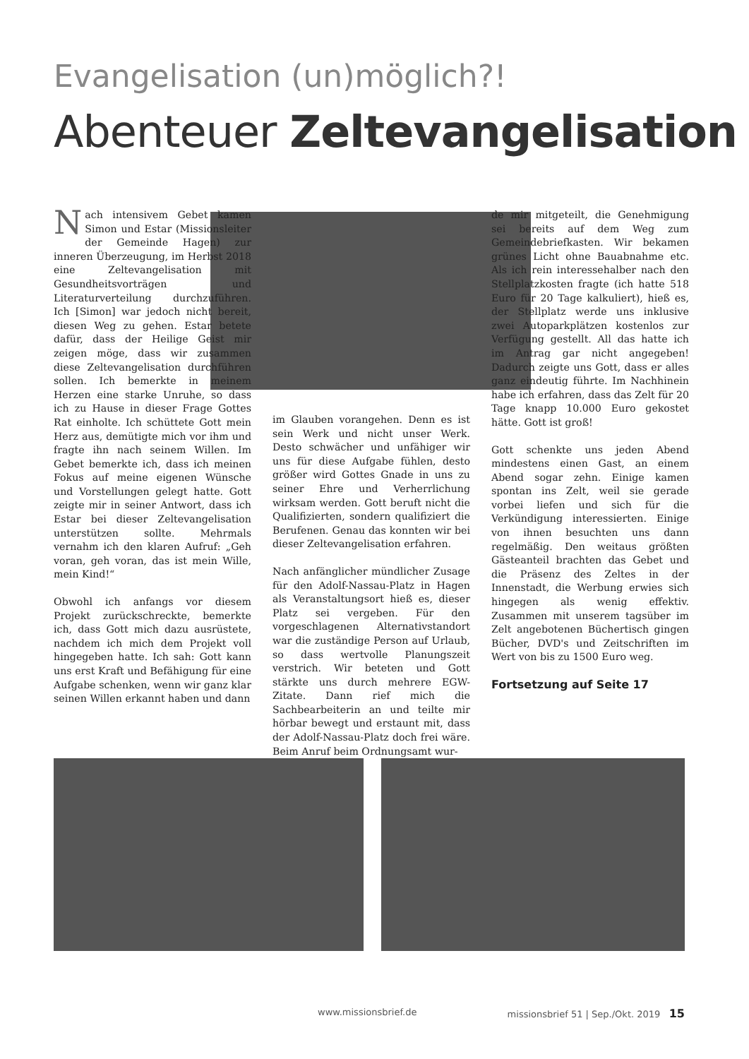Evangelisation (un)möglich?!
Abenteuer Zeltevangelisation
Nach intensivem Gebet kamen Simon und Estar (Missionsleiter der Gemeinde Hagen) zur inneren Überzeugung, im Herbst 2018 eine Zeltevangelisation mit Gesundheitsvorträgen und Literaturverteilung durchzuführen. Ich [Simon] war jedoch nicht bereit, diesen Weg zu gehen. Estar betete dafür, dass der Heilige Geist mir zeigen möge, dass wir zusammen diese Zeltevangelisation durchführen sollen. Ich bemerkte in meinem Herzen eine starke Unruhe, so dass ich zu Hause in dieser Frage Gottes Rat einholte. Ich schüttete Gott mein Herz aus, demütigte mich vor ihm und fragte ihn nach seinem Willen. Im Gebet bemerkte ich, dass ich meinen Fokus auf meine eigenen Wünsche und Vorstellungen gelegt hatte. Gott zeigte mir in seiner Antwort, dass ich Estar bei dieser Zeltevangelisation unterstützen sollte. Mehrmals vernahm ich den klaren Aufruf: „Geh voran, geh voran, das ist mein Wille, mein Kind!“
Obwohl ich anfangs vor diesem Projekt zurückschreckte, bemerkte ich, dass Gott mich dazu ausrüstete, nachdem ich mich dem Projekt voll hingegeben hatte. Ich sah: Gott kann uns erst Kraft und Befähigung für eine Aufgabe schenken, wenn wir ganz klar seinen Willen erkannt haben und dann
im Glauben vorangehen. Denn es ist sein Werk und nicht unser Werk. Desto schwächer und unfähiger wir uns für diese Aufgabe fühlen, desto größer wird Gottes Gnade in uns zu seiner Ehre und Verherrlichung wirksam werden. Gott beruft nicht die Qualifizierten, sondern qualifiziert die Berufenen. Genau das konnten wir bei dieser Zeltevangelisation erfahren.
Nach anfänglicher mündlicher Zusage für den Adolf-Nassau-Platz in Hagen als Veranstaltungsort hieß es, dieser Platz sei vergeben. Für den vorgeschlagenen Alternativstandort war die zuständige Person auf Urlaub, so dass wertvolle Planungszeit verstrich. Wir beteten und Gott stärkte uns durch mehrere EGW-Zitate. Dann rief mich die Sachbearbeiterin an und teilte mir hörbar bewegt und erstaunt mit, dass der Adolf-Nassau-Platz doch frei wäre. Beim Anruf beim Ordnungsamt wur-
de mir mitgeteilt, die Genehmigung sei bereits auf dem Weg zum Gemeindebriefkasten. Wir bekamen grünes Licht ohne Bauabnahme etc. Als ich rein interessehalber nach den Stellplatzkosten fragte (ich hatte 518 Euro für 20 Tage kalkuliert), hieß es, der Stellplatz werde uns inklusive zwei Autoparkplätzen kostenlos zur Verfügung gestellt. All das hatte ich im Antrag gar nicht angegeben! Dadurch zeigte uns Gott, dass er alles ganz eindeutig führte. Im Nachhinein habe ich erfahren, dass das Zelt für 20 Tage knapp 10.000 Euro gekostet hätte. Gott ist groß!
Gott schenkte uns jeden Abend mindestens einen Gast, an einem Abend sogar zehn. Einige kamen spontan ins Zelt, weil sie gerade vorbei liefen und sich für die Verkündigung interessierten. Einige von ihnen besuchten uns dann regelmäßig. Den weitaus größten Gästeanteil brachten das Gebet und die Präsenz des Zeltes in der Innenstadt, die Werbung erwies sich hingegen als wenig effektiv. Zusammen mit unserem tagsüber im Zelt angebotenen Büchertisch gingen Bücher, DVD's und Zeitschriften im Wert von bis zu 1500 Euro weg.
Fortsetzung auf Seite 17
www.missionsbrief.de missionsbrief 51 | Sep./Okt. 2019 15